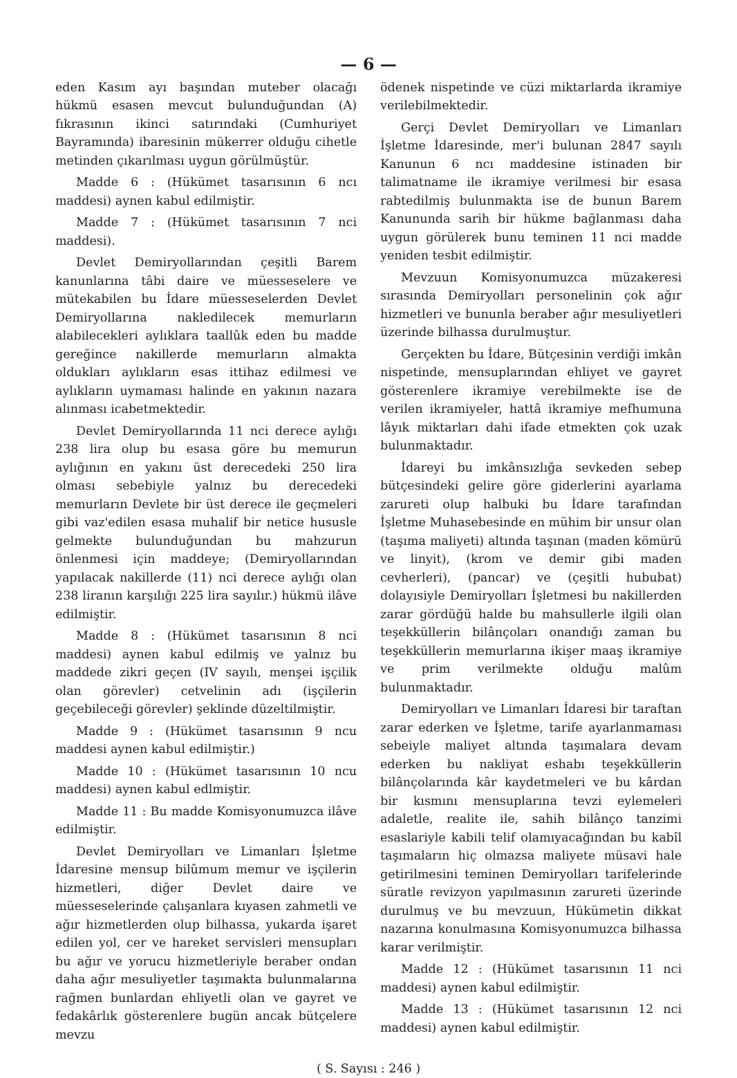— 6 —
eden Kasım ayı başından muteber olacağı hükmü esasen mevcut bulunduğundan (A) fıkrasının ikinci satırındaki (Cumhuriyet Bayramında) ibaresinin mükerrer olduğu cihetle metinden çıkarılması uygun görülmüştür.
Madde 6 : (Hükümet tasarısının 6 ncı maddesi) aynen kabul edilmiştir.
Madde 7 : (Hükümet tasarısının 7 nci maddesi).
Devlet Demiryollarından çeşitli Barem kanunlarına tâbi daire ve müesseselere ve mütekabilen bu İdare müesseselerden Devlet Demiryollarına nakledilecek memurların alabilecekleri aylıklara taallûk eden bu madde gereğince nakillerde memurların almakta oldukları aylıkların esas ittihaz edilmesi ve aylıkların uymaması halinde en yakının nazara alınması icabetmektedir.
Devlet Demiryollarında 11 nci derece aylığı 238 lira olup bu esasa göre bu memurun aylığının en yakını üst derecedeki 250 lira olması sebebiyle yalnız bu derecedeki memurların Devlete bir üst derece ile geçmeleri gibi vaz'edilen esasa muhalif bir netice hususle gelmekte bulunduğundan bu mahzurun önlenmesi için maddeye; (Demiryollarından yapılacak nakillerde (11) nci derece aylığı olan 238 liranın karşılığı 225 lira sayılır.) hükmü ilâve edilmiştir.
Madde 8 : (Hükümet tasarısının 8 nci maddesi) aynen kabul edilmiş ve yalnız bu maddede zikri geçen (IV sayılı, menşei işçilik olan görevler) cetvelinin adı (işçilerin geçebileceği görevler) şeklinde düzeltilmiştir.
Madde 9 : (Hükümet tasarısının 9 ncu maddesi aynen kabul edilmiştir.)
Madde 10 : (Hükümet tasarısının 10 ncu maddesi) aynen kabul edlmiştir.
Madde 11 : Bu madde Komisyonumuzca ilâve edilmiştir.
Devlet Demiryolları ve Limanları İşletme İdaresine mensup bilûmum memur ve işçilerin hizmetleri, diğer Devlet daire ve müesseselerinde çalışanlara kıyasen zahmetli ve ağır hizmetlerden olup bilhassa, yukarda işaret edilen yol, cer ve hareket servisleri mensupları bu ağır ve yorucu hizmetleriyle beraber ondan daha ağır mesuliyetler taşımakta bulunmalarına rağmen bunlardan ehliyetli olan ve gayret ve fedakârlık gösterenlere bugün ancak bütçelere mevzu
ödenek nispetinde ve cüzi miktarlarda ikramiye verilebilmektedir.
Gerçi Devlet Demiryolları ve Limanları İşletme İdaresinde, mer'i bulunan 2847 sayılı Kanunun 6 ncı maddesine istinaden bir talimatname ile ikramiye verilmesi bir esasa rabtedilmiş bulunmakta ise de bunun Barem Kanununda sarih bir hükme bağlanması daha uygun görülerek bunu teminen 11 nci madde yeniden tesbit edilmiştir.
Mevzuun Komisyonumuzca müzakeresi sırasında Demiryolları personelinin çok ağır hizmetleri ve bununla beraber ağır mesuliyetleri üzerinde bilhassa durulmuştur.
Gerçekten bu İdare, Bütçesinin verdiği imkân nispetinde, mensuplarından ehliyet ve gayret gösterenlere ikramiye verebilmekte ise de verilen ikramiyeler, hattâ ikramiye mefhumuna lâyık miktarları dahi ifade etmekten çok uzak bulunmaktadır.
İdareyi bu imkânsızlığa sevkeden sebep bütçesindeki gelire göre giderlerini ayarlama zarureti olup halbuki bu İdare tarafından İşletme Muhasebesinde en mühim bir unsur olan (taşıma maliyeti) altında taşınan (maden kömürü ve linyit), (krom ve demir gibi maden cevherleri), (pancar) ve (çeşitli hububat) dolayısiyle Demiryolları İşletmesi bu nakillerden zarar gördüğü halde bu mahsullerle ilgili olan teşekküllerin bilânçoları onandığı zaman bu teşekküllerin memurlarına ikişer maaş ikramiye ve prim verilmekte olduğu malûm bulunmaktadır.
Demiryolları ve Limanları İdaresi bir taraftan zarar ederken ve İşletme, tarife ayarlanmaması sebeiyle maliyet altında taşımalara devam ederken bu nakliyat eshabı teşekküllerin bilânçolarında kâr kaydetmeleri ve bu kârdan bir kısmını mensuplarına tevzi eylemeleri adaletle, realite ile, sahih bilânço tanzimi esaslariyle kabili telif olamıyacağından bu kabîl taşımaların hiç olmazsa maliyete müsavi hale getirilmesini teminen Demiryolları tarifelerinde süratle revizyon yapılmasının zarureti üzerinde durulmuş ve bu mevzuun, Hükümetin dikkat nazarına konulmasına Komisyonumuzca bilhassa karar verilmiştir.
Madde 12 : (Hükümet tasarısının 11 nci maddesi) aynen kabul edilmiştir.
Madde 13 : (Hükümet tasarısının 12 nci maddesi) aynen kabul edilmiştir.
( S. Sayısı : 246 )